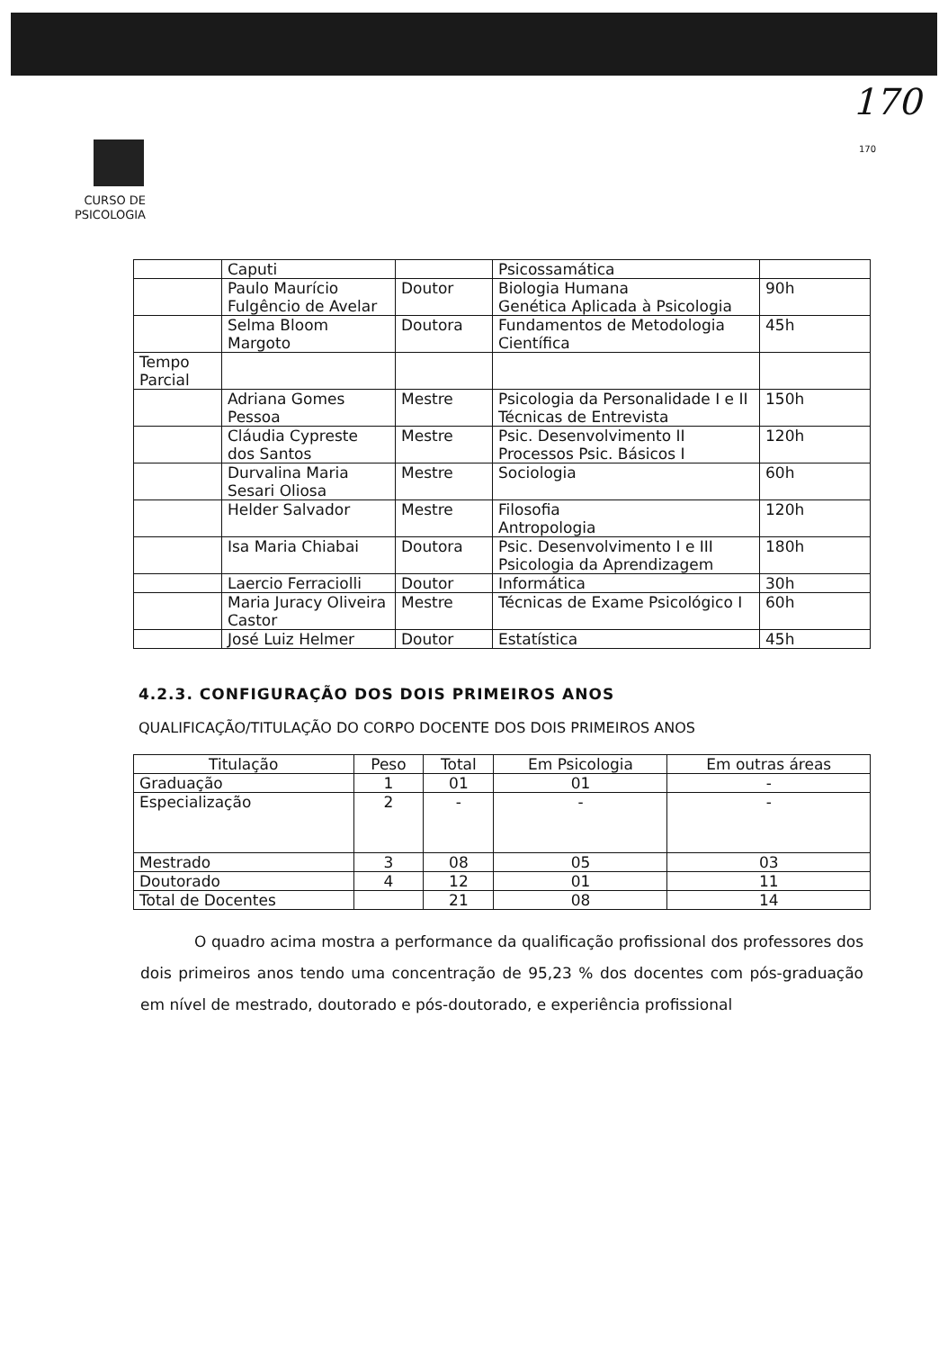170
170
CURSO DE PSICOLOGIA
| | Caputi | | Psicossamática | |
| | Paulo Maurício Fulgêncio de Avelar | Doutor | Biologia Humana Genética Aplicada à Psicologia | 90h |
| | Selma Bloom Margoto | Doutora | Fundamentos de Metodologia Científica | 45h |
| Tempo Parcial | | | | |
| | Adriana Gomes Pessoa | Mestre | Psicologia da Personalidade I e II Técnicas de Entrevista | 150h |
| | Cláudia Cypreste dos Santos | Mestre | Psic. Desenvolvimento II Processos Psic. Básicos I | 120h |
| | Durvalina Maria Sesari Oliosa | Mestre | Sociologia | 60h |
| | Helder Salvador | Mestre | Filosofia Antropologia | 120h |
| | Isa Maria Chiabai | Doutora | Psic. Desenvolvimento I e III Psicologia da Aprendizagem | 180h |
| | Laercio Ferraciolli | Doutor | Informática | 30h |
| | Maria Juracy Oliveira Castor | Mestre | Técnicas de Exame Psicológico I | 60h |
| | José Luiz Helmer | Doutor | Estatística | 45h |
4.2.3. CONFIGURAÇÃO DOS DOIS PRIMEIROS ANOS
QUALIFICAÇÃO/TITULAÇÃO DO CORPO DOCENTE DOS DOIS PRIMEIROS ANOS
| Titulação | Peso | Total | Em Psicologia | Em outras áreas |
| --- | --- | --- | --- | --- |
| Graduação | 1 | 01 | 01 | - |
| Especialização | 2 | - | - | - |
| Mestrado | 3 | 08 | 05 | 03 |
| Doutorado | 4 | 12 | 01 | 11 |
| Total de Docentes | | 21 | 08 | 14 |
O quadro acima mostra a performance da qualificação profissional dos professores dos dois primeiros anos tendo uma concentração de 95,23 % dos docentes com pós-graduação em nível de mestrado, doutorado e pós-doutorado, e experiência profissional